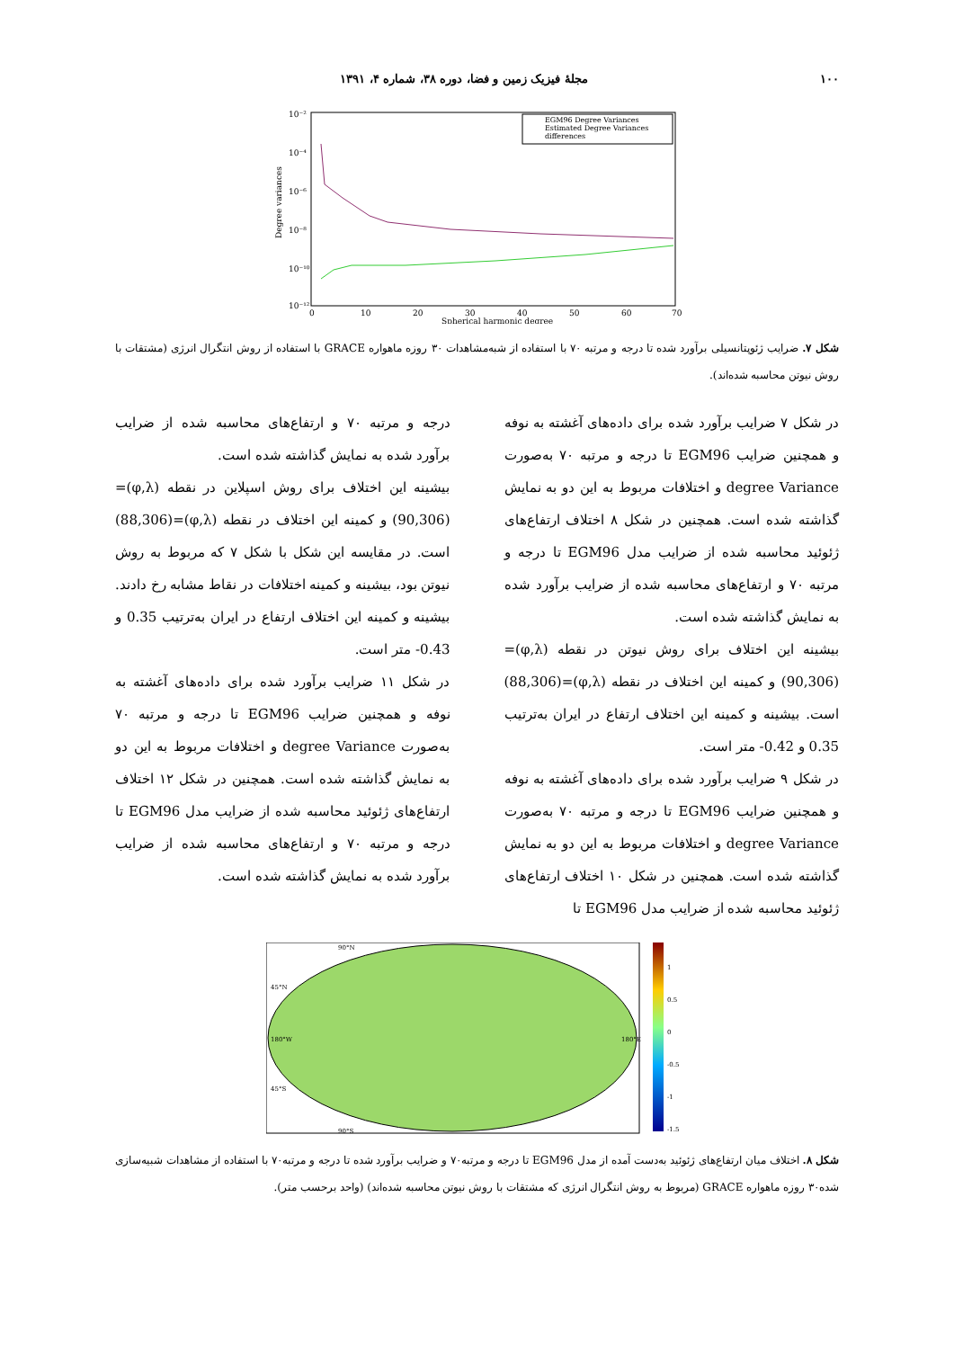۱۰۰ مجلهٔ فیزیک زمین و فضا، دوره ۳۸، شماره ۴، ۱۳۹۱
10⁻²
10⁻⁴
10⁻⁶
10⁻⁸
10⁻¹⁰
10⁻¹²
Degree variances
0
10
20
30
40
50
60
70
Spherical harmonic degree
EGM96 Degree Variances
Estimated Degree Variances
differences
شکل ۷. ضرایب ژئوپتانسیلی برآورد شده تا درجه و مرتبه ۷۰ با استفاده از شبه‌مشاهدات ۳۰ روزه ماهواره GRACE با استفاده از روش انتگرال انرژی (مشتقات با روش نیوتن محاسبه شده‌اند).
در شکل ۷ ضرایب برآورد شده برای داده‌های آغشته به نوفه و همچنین ضرایب EGM96 تا درجه و مرتبه ۷۰ به‌صورت degree Variance و اختلافات مربوط به این دو به نمایش گذاشته شده است. همچنین در شکل ۸ اختلاف ارتفاع‌های ژئوئید محاسبه شده از ضرایب مدل EGM96 تا درجه و مرتبه ۷۰ و ارتفاع‌های محاسبه شده از ضرایب برآورد شده به نمایش گذاشته شده است.
بیشینه این اختلاف برای روش نیوتن در نقطه (φ,λ)=(90,306) و کمینه این اختلاف در نقطه (φ,λ)=(88,306) است. بیشینه و کمینه این اختلاف ارتفاع در ایران به‌ترتیب 0.35 و 0.42- متر است.
در شکل ۹ ضرایب برآورد شده برای داده‌های آغشته به نوفه و همچنین ضرایب EGM96 تا درجه و مرتبه ۷۰ به‌صورت degree Variance و اختلافات مربوط به این دو به نمایش گذاشته شده است. همچنین در شکل ۱۰ اختلاف ارتفاع‌های ژئوئید محاسبه شده از ضرایب مدل EGM96 تا
درجه و مرتبه ۷۰ و ارتفاع‌های محاسبه شده از ضرایب برآورد شده به نمایش گذاشته شده است.
بیشینه این اختلاف برای روش اسپلاین در نقطه (φ,λ)=(90,306) و کمینه این اختلاف در نقطه (φ,λ)=(88,306) است. در مقایسه این شکل با شکل ۷ که مربوط به روش نیوتن بود، بیشینه و کمینه اختلافات در نقاط مشابه رخ دادند. بیشینه و کمینه این اختلاف ارتفاع در ایران به‌ترتیب 0.35 و 0.43- متر است.
در شکل ۱۱ ضرایب برآورد شده برای داده‌های آغشته به نوفه و همچنین ضرایب EGM96 تا درجه و مرتبه ۷۰ به‌صورت degree Variance و اختلافات مربوط به این دو به نمایش گذاشته شده است. همچنین در شکل ۱۲ اختلاف ارتفاع‌های ژئوئید محاسبه شده از ضرایب مدل EGM96 تا درجه و مرتبه ۷۰ و ارتفاع‌های محاسبه شده از ضرایب برآورد شده به نمایش گذاشته شده است.
180°W
180°E
45°N
45°S
90°N
90°S
1
0.5
0
-0.5
-1
-1.5
شکل ۸. اختلاف میان ارتفاع‌های ژئوئید به‌دست آمده از مدل EGM96 تا درجه و مرتبه۷۰ و ضرایب برآورد شده تا درجه و مرتبه۷۰ با استفاده از مشاهدات شبیه‌سازی شده۳۰ روزه ماهواره GRACE (مربوط به روش انتگرال انرژی که مشتقات با روش نیوتن محاسبه شده‌اند) (واحد برحسب متر).